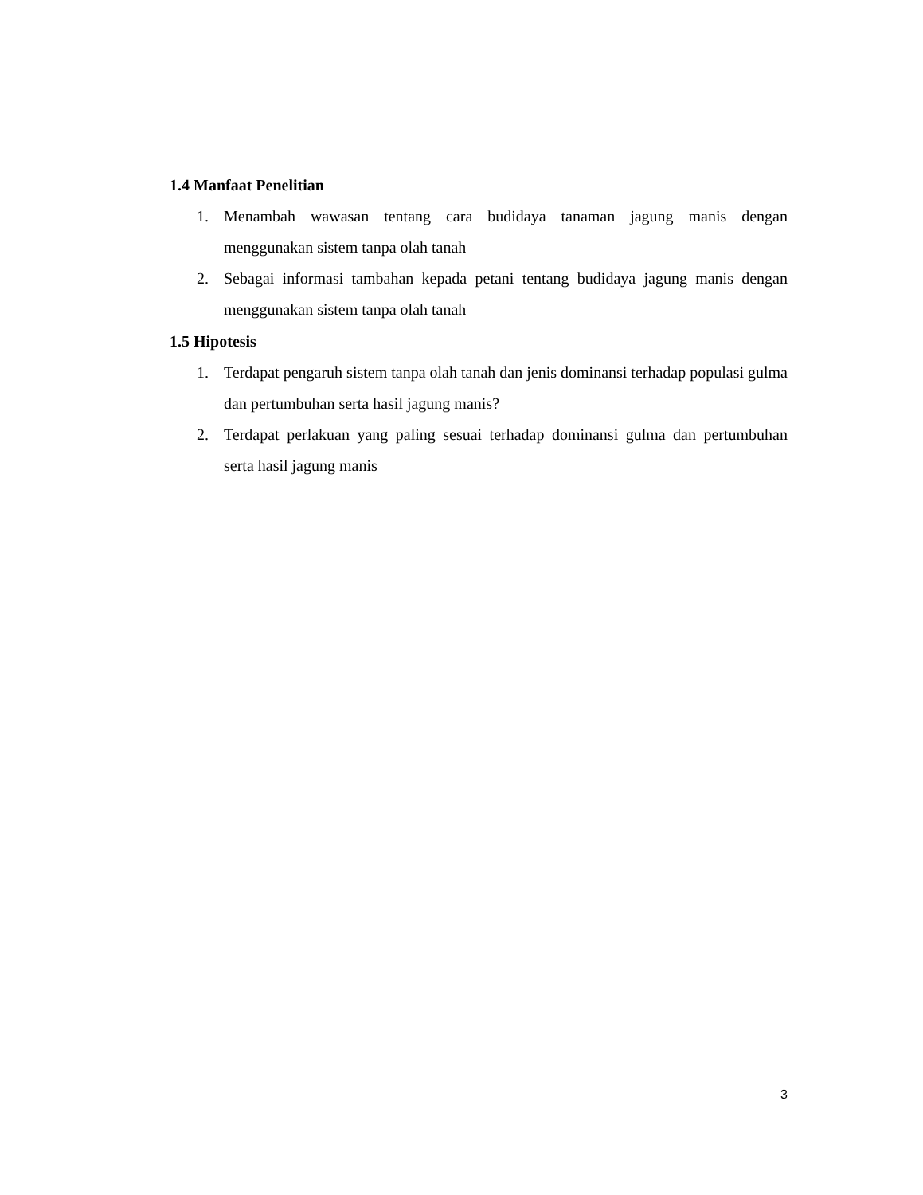1.4 Manfaat Penelitian
1. Menambah wawasan tentang cara budidaya tanaman jagung manis dengan menggunakan sistem tanpa olah tanah
2. Sebagai informasi tambahan kepada petani tentang budidaya jagung manis dengan menggunakan sistem tanpa olah tanah
1.5 Hipotesis
1. Terdapat pengaruh sistem tanpa olah tanah dan jenis dominansi terhadap populasi gulma dan pertumbuhan serta hasil jagung manis?
2. Terdapat perlakuan yang paling sesuai terhadap dominansi gulma dan pertumbuhan serta hasil jagung manis
3